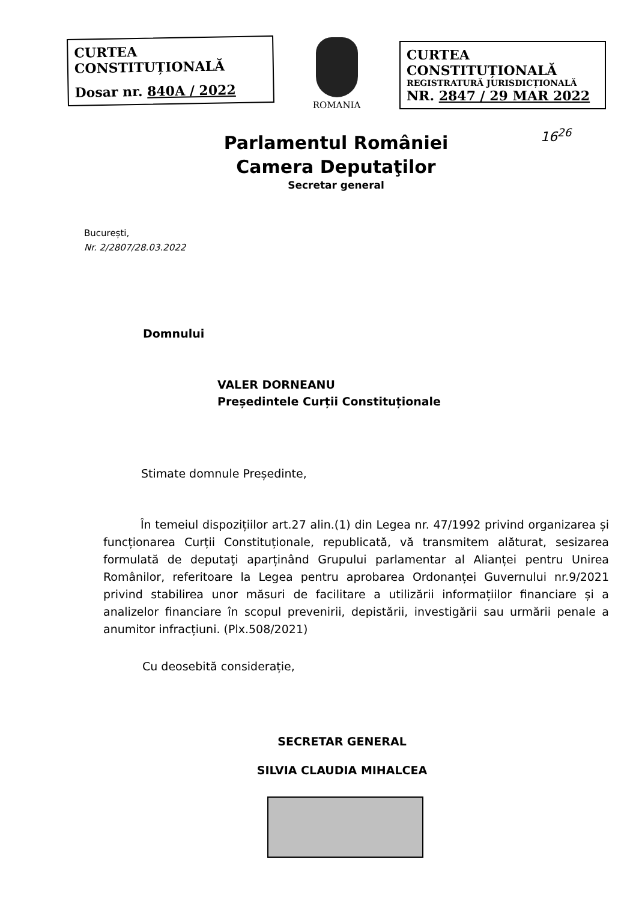CURTEA CONSTITUȚIONALĂ
Dosar nr. 840A / 2022
ROMANIA
CURTEA CONSTITUȚIONALĂ
REGISTRATURĂ JURISDICȚIONALĂ
NR. 2847 / 29 MAR 2022
16<sup>26</sup>
Parlamentul României
Camera Deputaţilor
Secretar general
București,
Nr. 2/2807/28.03.2022
Domnului
VALER DORNEANU
Președintele Curții Constituționale
Stimate domnule Președinte,
În temeiul dispozițiilor art.27 alin.(1) din Legea nr. 47/1992 privind organizarea și funcționarea Curții Constituționale, republicată, vă transmitem alăturat, sesizarea formulată de deputaţi aparținând Grupului parlamentar al Alianței pentru Unirea Românilor, referitoare la Legea pentru aprobarea Ordonanței Guvernului nr.9/2021 privind stabilirea unor măsuri de facilitare a utilizării informațiilor financiare și a analizelor financiare în scopul prevenirii, depistării, investigării sau urmării penale a anumitor infracțiuni. (Plx.508/2021)
Cu deosebită considerație,
SECRETAR GENERAL
SILVIA CLAUDIA MIHALCEA